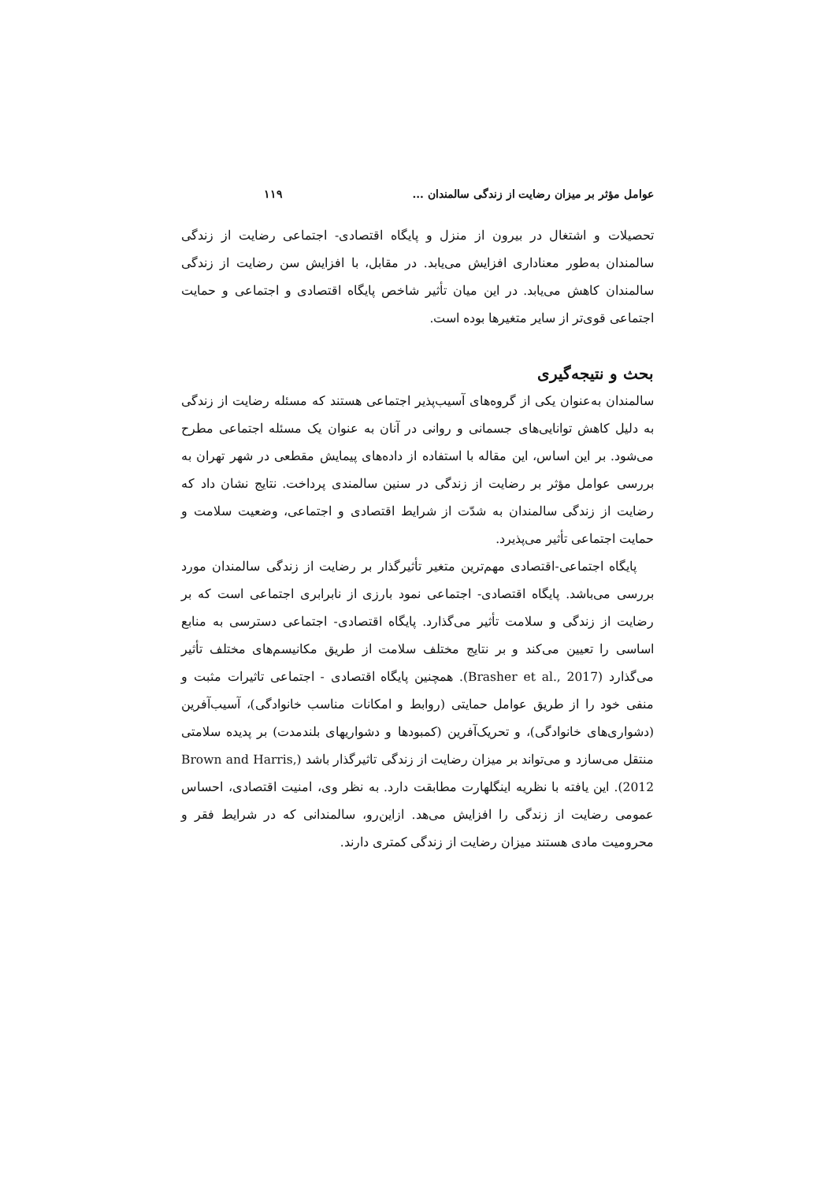عوامل مؤثر بر میزان رضایت از زندگی سالمندان ... ۱۱۹
تحصیلات و اشتغال در بیرون از منزل و پایگاه اقتصادی- اجتماعی رضایت از زندگی سالمندان به‌طور معناداری افزایش می‌یابد. در مقابل، با افزایش سن رضایت از زندگی سالمندان کاهش می‌یابد. در این میان تأثیر شاخص پایگاه اقتصادی و اجتماعی و حمایت اجتماعی قوی‌تر از سایر متغیرها بوده است.
بحث و نتیجه‌گیری
سالمندان به‌عنوان یکی از گروه‌های آسیب‌پذیر اجتماعی هستند که مسئله رضایت از زندگی به دلیل کاهش توانایی‌های جسمانی و روانی در آنان به عنوان یک مسئله اجتماعی مطرح می‌شود. بر این اساس، این مقاله با استفاده از داده‌های پیمایش مقطعی در شهر تهران به بررسی عوامل مؤثر بر رضایت از زندگی در سنین سالمندی پرداخت. نتایج نشان داد که رضایت از زندگی سالمندان به شدّت از شرایط اقتصادی و اجتماعی، وضعیت سلامت و حمایت اجتماعی تأثیر می‌پذیرد.
پایگاه اجتماعی-اقتصادی مهم‌ترین متغیر تأثیرگذار بر رضایت از زندگی سالمندان مورد بررسی می‌باشد. پایگاه اقتصادی- اجتماعی نمود بارزی از نابرابری اجتماعی است که بر رضایت از زندگی و سلامت تأثیر می‌گذارد. پایگاه اقتصادی- اجتماعی دسترسی به منابع اساسی را تعیین می‌کند و بر نتایج مختلف سلامت از طریق مکانیسم‌های مختلف تأثیر می‌گذارد (Brasher et al., 2017). همچنین پایگاه اقتصادی - اجتماعی تاثیرات مثبت و منفی خود را از طریق عوامل حمایتی (روابط و امکانات مناسب خانوادگی)، آسیب‌آفرین (دشواری‌های خانوادگی)، و تحریک‌آفرین (کمبودها و دشواریهای بلندمدت) بر پدیده سلامتی منتقل می‌سازد و می‌تواند بر میزان رضایت از زندگی تاثیرگذار باشد (Brown and Harris, 2012). این یافته با نظریه اینگلهارت مطابقت دارد. به نظر وی، امنیت اقتصادی، احساس عمومی رضایت از زندگی را افزایش می‌هد. ازاین‌رو، سالمندانی که در شرایط فقر و محرومیت مادی هستند میزان رضایت از زندگی کمتری دارند.